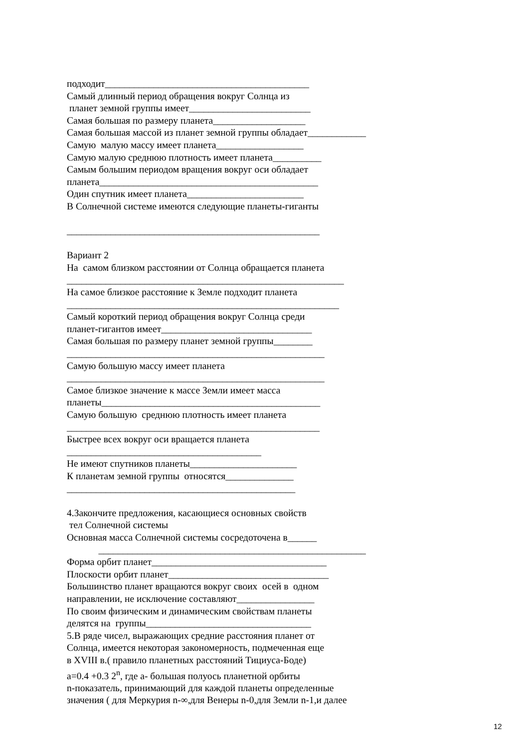подходит__________________________________________
Самый длинный период обращения вокруг Солнца из
планет земной группы имеет_________________________
Самая большая по размеру планета___________________
Самая большая массой из планет земной группы обладает____________
Самую малую массу имеет планета__________________
Самую малую среднюю плотность имеет планета__________
Самым большим периодом вращения вокруг оси обладает
планета_____________________________________________
Один спутник имеет планета________________________
В Солнечной системе имеются следующие планеты-гиганты
____________________________________________________
Вариант 2
На самом близком расстоянии от Солнца обращается планета
_________________________________________________________
На самое близкое расстояние к Земле подходит планета
________________________________________________________
Самый короткий период обращения вокруг Солнца среди
планет-гигантов имеет_______________________________
Самая большая по размеру планет земной группы________
_____________________________________________________
Самую большую массу имеет планета
_____________________________________________________
Самое близкое значение к массе Земли имеет масса
планеты_____________________________________________
Самую большую среднюю плотность имеет планета
____________________________________________________
Быстрее всех вокруг оси вращается планета
________________________________________
Не имеют спутников планеты______________________
К планетам земной группы относятся______________
_______________________________________________
4.Закончите предложения, касающиеся основных свойств
тел Солнечной системы
Основная масса Солнечной системы сосредоточена в______
_______________________________________________________
Форма орбит планет____________________________________
Плоскости орбит планет_________________________________
Большинство планет вращаются вокруг своих осей в одном
направлении, не исключение составляют________________
По своим физическим и динамическим свойствам планеты
делятся на группы__________________________________
5.В ряде чисел, выражающих средние расстояния планет от
Солнца, имеется некоторая закономерность, подмеченная еще
в XVIII в.( правило планетных расстояний Тициуса-Боде)
a=0.4 +0.3 2<sup>n</sup>, где а- большая полуось планетной орбиты
n-показатель, принимающий для каждой планеты определенные
значения ( для Меркурия n-∞,для Венеры n-0,для Земли n-1,и далее
12